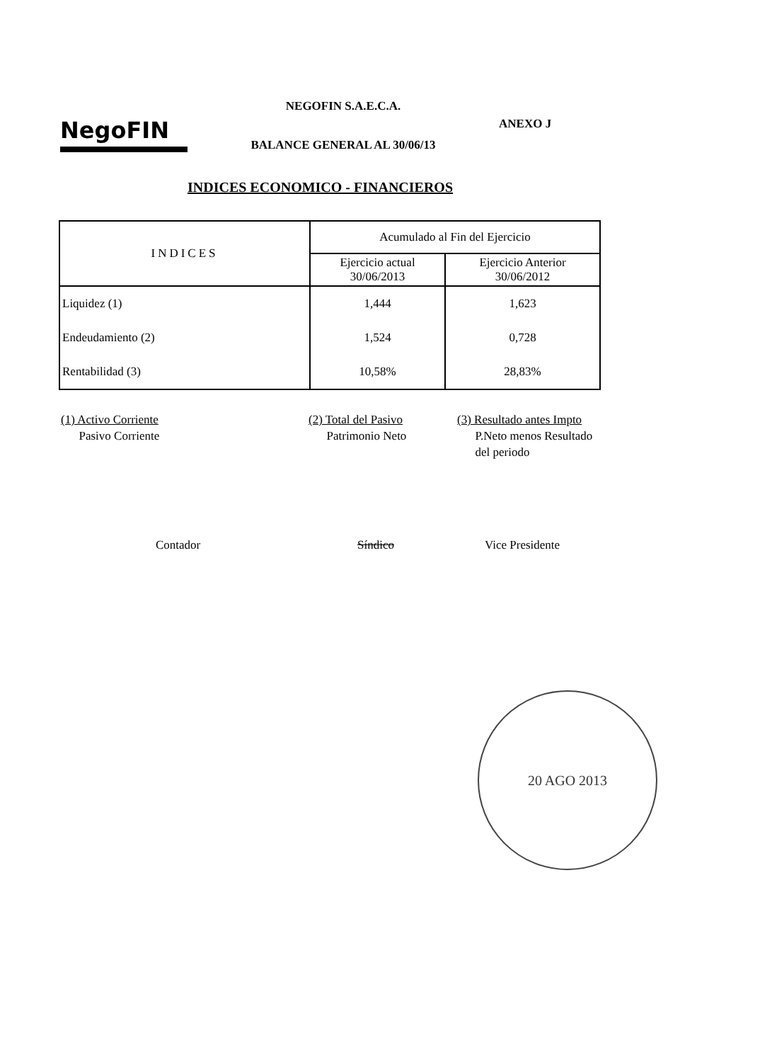NegoFIN
NEGOFIN S.A.E.C.A.
BALANCE GENERAL AL 30/06/13
ANEXO J
INDICES ECONOMICO - FINANCIEROS
| INDICES | Acumulado al Fin del Ejercicio | |
| --- | --- | --- |
| | Ejercicio actual 30/06/2013 | Ejercicio Anterior 30/06/2012 |
| Liquidez (1) | 1,444 | 1,623 |
| Endeudamiento (2) | 1,524 | 0,728 |
| Rentabilidad (3) | 10,58% | 28,83% |
(1) Activo Corriente
Pasivo Corriente
(2) Total del Pasivo
Patrimonio Neto
(3) Resultado antes Impto
P.Neto menos Resultado
del periodo
Contador Síndico Vice Presidente
20 AGO 2013